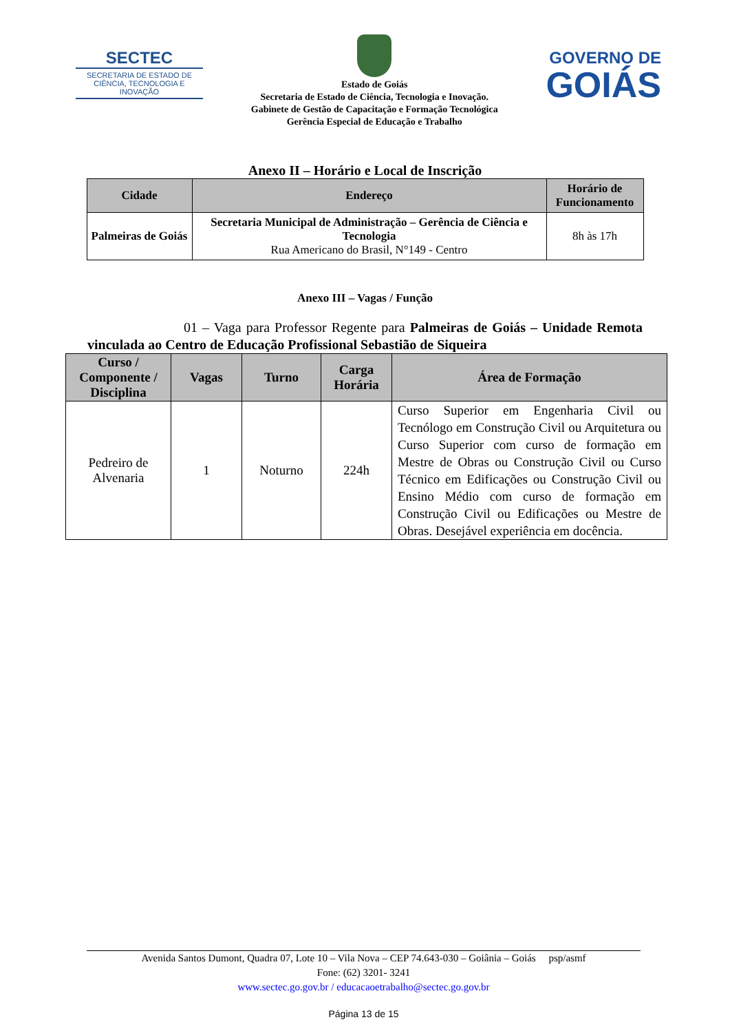SECTEC
SECRETARIA DE ESTADO DE CIÊNCIA, TECNOLOGIA E INOVAÇÃO
Estado de Goiás
Secretaria de Estado de Ciência, Tecnologia e Inovação.
Gabinete de Gestão de Capacitação e Formação Tecnológica
Gerência Especial de Educação e Trabalho
GOVERNO DE
GOIÁS
Anexo II – Horário e Local de Inscrição
| Cidade | Endereço | Horário de Funcionamento |
| --- | --- | --- |
| Palmeiras de Goiás | Secretaria Municipal de Administração – Gerência de Ciência e Tecnologia Rua Americano do Brasil, N°149 - Centro | 8h às 17h |
Anexo III – Vagas / Função
01 – Vaga para Professor Regente para Palmeiras de Goiás – Unidade Remota vinculada ao Centro de Educação Profissional Sebastião de Siqueira
| Curso / Componente / Disciplina | Vagas | Turno | Carga Horária | Área de Formação |
| --- | --- | --- | --- | --- |
| Pedreiro de Alvenaria | 1 | Noturno | 224h | Curso Superior em Engenharia Civil ou Tecnólogo em Construção Civil ou Arquitetura ou Curso Superior com curso de formação em Mestre de Obras ou Construção Civil ou Curso Técnico em Edificações ou Construção Civil ou Ensino Médio com curso de formação em Construção Civil ou Edificações ou Mestre de Obras. Desejável experiência em docência. |
Avenida Santos Dumont, Quadra 07, Lote 10 – Vila Nova – CEP 74.643-030 – Goiânia – Goiás psp/asmf
Fone: (62) 3201- 3241
www.sectec.go.gov.br / educacaoetrabalho@sectec.go.gov.br
Página 13 de 15